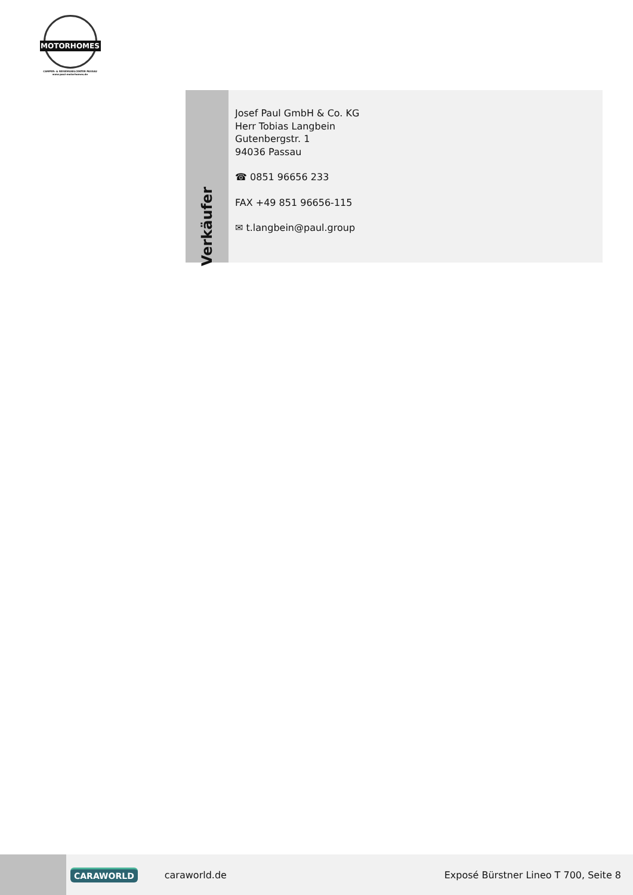MOTORHOMES
CAMPER- & REISEMOBILCENTER PASSAU
www.paul-motorhomes.de
Verkäufer
Josef Paul GmbH & Co. KG
Herr Tobias Langbein
Gutenbergstr. 1
94036 Passau
☎ 0851 96656 233
FAX +49 851 96656-115
✉ t.langbein@paul.group
CARAWORLD
caraworld.de
Exposé Bürstner Lineo T 700, Seite 8